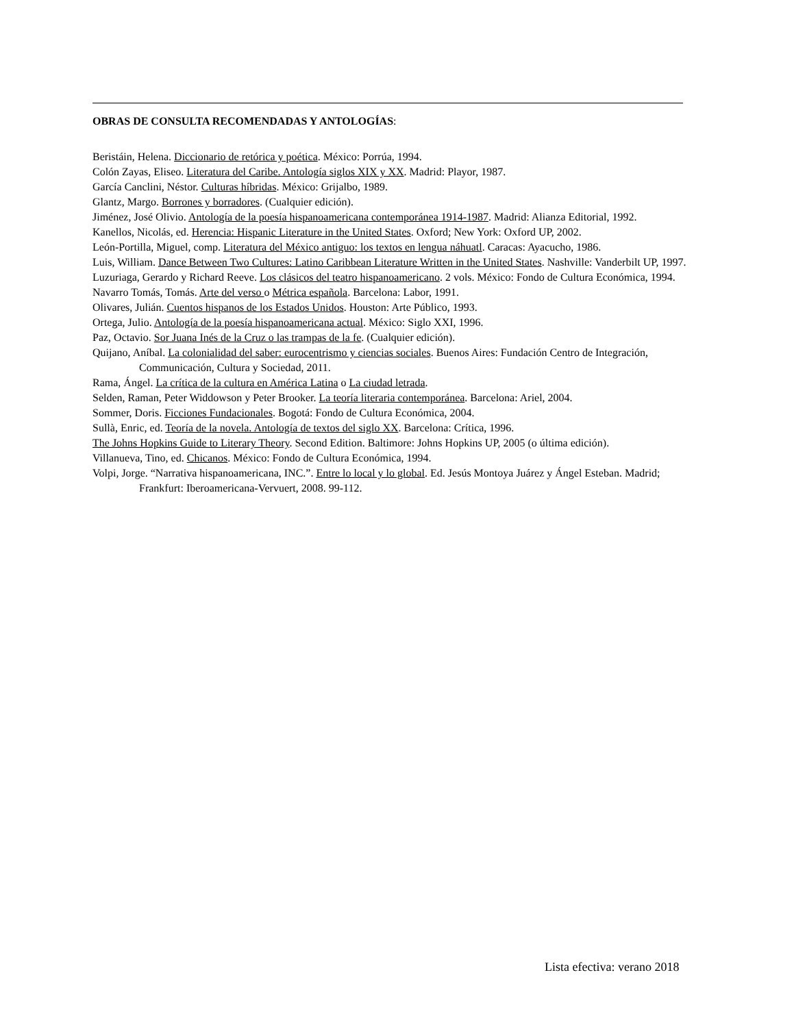OBRAS DE CONSULTA RECOMENDADAS Y ANTOLOGÍAS:
Beristáin, Helena. Diccionario de retórica y poética. México: Porrúa, 1994.
Colón Zayas, Eliseo. Literatura del Caribe. Antología siglos XIX y XX. Madrid: Playor, 1987.
García Canclini, Néstor. Culturas híbridas. México: Grijalbo, 1989.
Glantz, Margo. Borrones y borradores. (Cualquier edición).
Jiménez, José Olivio. Antología de la poesía hispanoamericana contemporánea 1914-1987. Madrid: Alianza Editorial, 1992.
Kanellos, Nicolás, ed. Herencia: Hispanic Literature in the United States. Oxford; New York: Oxford UP, 2002.
León-Portilla, Miguel, comp. Literatura del México antiguo: los textos en lengua náhuatl. Caracas: Ayacucho, 1986.
Luis, William. Dance Between Two Cultures: Latino Caribbean Literature Written in the United States. Nashville: Vanderbilt UP, 1997.
Luzuriaga, Gerardo y Richard Reeve. Los clásicos del teatro hispanoamericano. 2 vols. México: Fondo de Cultura Económica, 1994.
Navarro Tomás, Tomás. Arte del verso o Métrica española. Barcelona: Labor, 1991.
Olivares, Julián. Cuentos hispanos de los Estados Unidos. Houston: Arte Público, 1993.
Ortega, Julio. Antología de la poesía hispanoamericana actual. México: Siglo XXI, 1996.
Paz, Octavio. Sor Juana Inés de la Cruz o las trampas de la fe. (Cualquier edición).
Quijano, Aníbal. La colonialidad del saber: eurocentrismo y ciencias sociales. Buenos Aires: Fundación Centro de Integración, Communicación, Cultura y Sociedad, 2011.
Rama, Ángel. La crítica de la cultura en América Latina o La ciudad letrada.
Selden, Raman, Peter Widdowson y Peter Brooker. La teoría literaria contemporánea. Barcelona: Ariel, 2004.
Sommer, Doris. Ficciones Fundacionales. Bogotá: Fondo de Cultura Económica, 2004.
Sullà, Enric, ed. Teoría de la novela. Antología de textos del siglo XX. Barcelona: Crítica, 1996.
The Johns Hopkins Guide to Literary Theory. Second Edition. Baltimore: Johns Hopkins UP, 2005 (o última edición).
Villanueva, Tino, ed. Chicanos. México: Fondo de Cultura Económica, 1994.
Volpi, Jorge. “Narrativa hispanoamericana, INC.”. Entre lo local y lo global. Ed. Jesús Montoya Juárez y Ángel Esteban. Madrid; Frankfurt: Iberoamericana-Vervuert, 2008. 99-112.
Lista efectiva: verano 2018